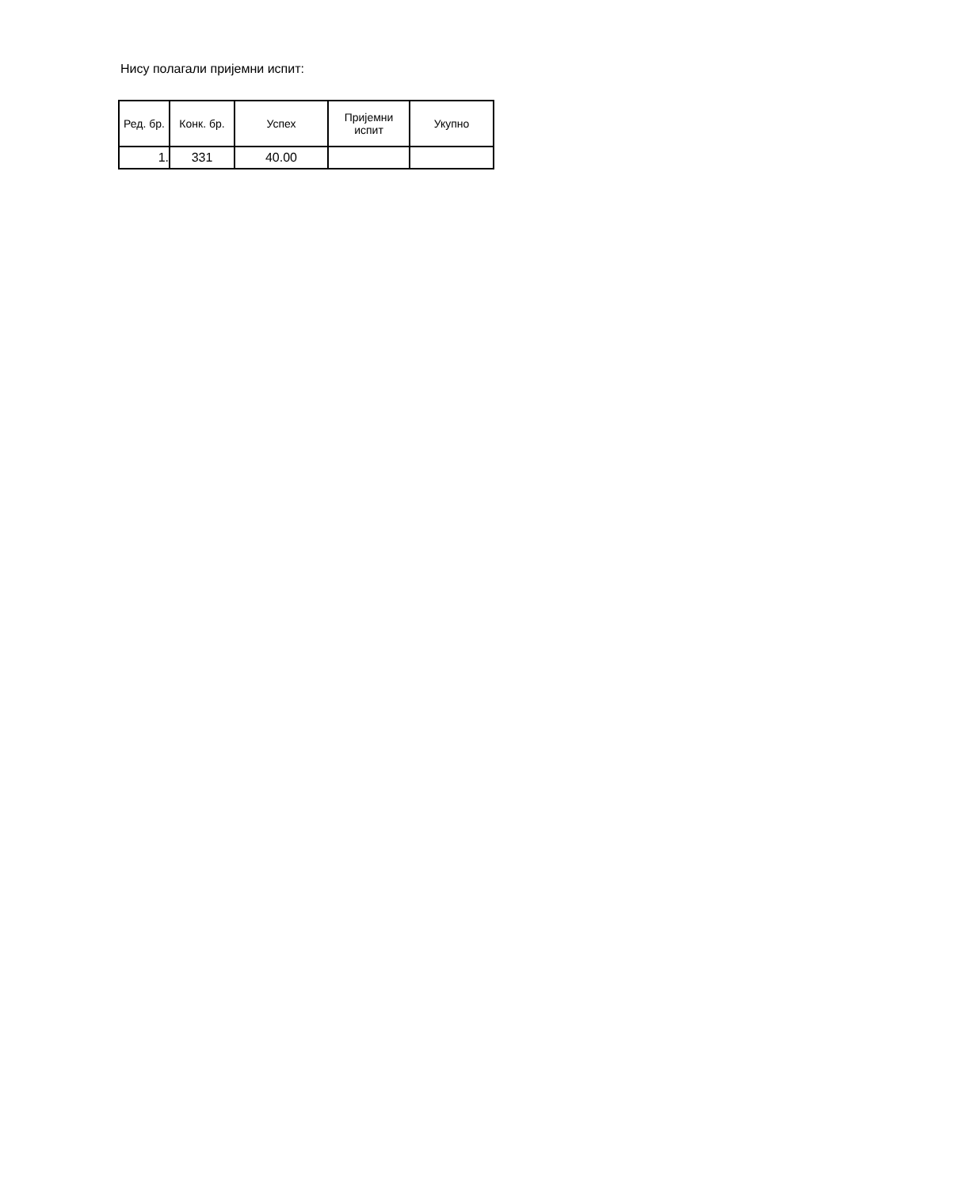Нису полагали пријемни испит:
| Ред. бр. | Конк. бр. | Успех | Пријемни испит | Укупно |
| --- | --- | --- | --- | --- |
| 1. | 331 | 40.00 | | |